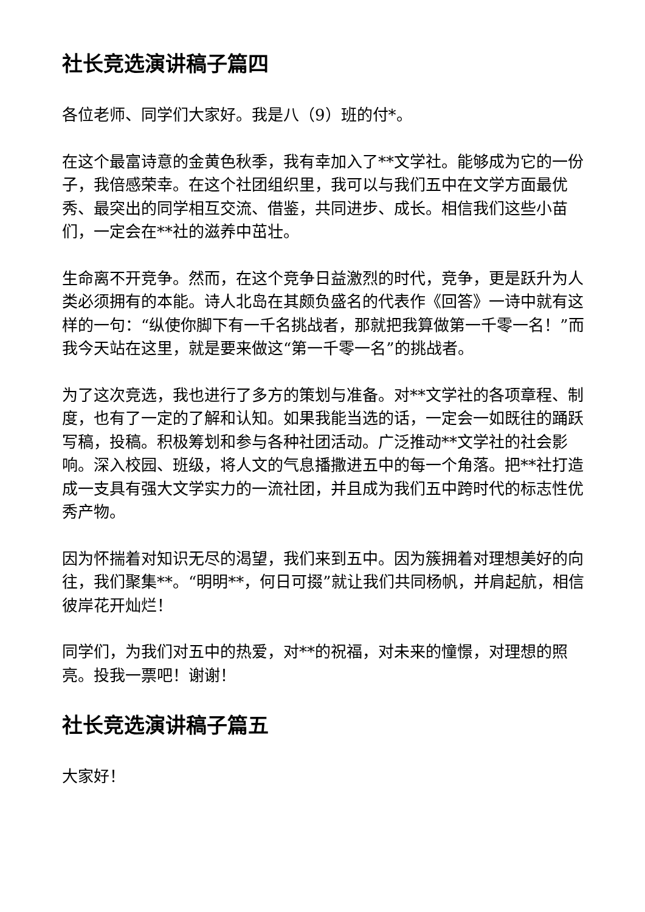社长竞选演讲稿子篇四
各位老师、同学们大家好。我是八（9）班的付*。
在这个最富诗意的金黄色秋季，我有幸加入了**文学社。能够成为它的一份子，我倍感荣幸。在这个社团组织里，我可以与我们五中在文学方面最优秀、最突出的同学相互交流、借鉴，共同进步、成长。相信我们这些小苗们，一定会在**社的滋养中茁壮。
生命离不开竞争。然而，在这个竞争日益激烈的时代，竞争，更是跃升为人类必须拥有的本能。诗人北岛在其颇负盛名的代表作《回答》一诗中就有这样的一句：“纵使你脚下有一千名挑战者，那就把我算做第一千零一名！”而我今天站在这里，就是要来做这“第一千零一名”的挑战者。
为了这次竞选，我也进行了多方的策划与准备。对**文学社的各项章程、制度，也有了一定的了解和认知。如果我能当选的话，一定会一如既往的踊跃写稿，投稿。积极筹划和参与各种社团活动。广泛推动**文学社的社会影响。深入校园、班级，将人文的气息播撒进五中的每一个角落。把**社打造成一支具有强大文学实力的一流社团，并且成为我们五中跨时代的标志性优秀产物。
因为怀揣着对知识无尽的渴望，我们来到五中。因为簇拥着对理想美好的向往，我们聚集**。“明明**，何日可掇”就让我们共同杨帆，并肩起航，相信彼岸花开灿烂！
同学们，为我们对五中的热爱，对**的祝福，对未来的憧憬，对理想的照亮。投我一票吧！谢谢！
社长竞选演讲稿子篇五
大家好！